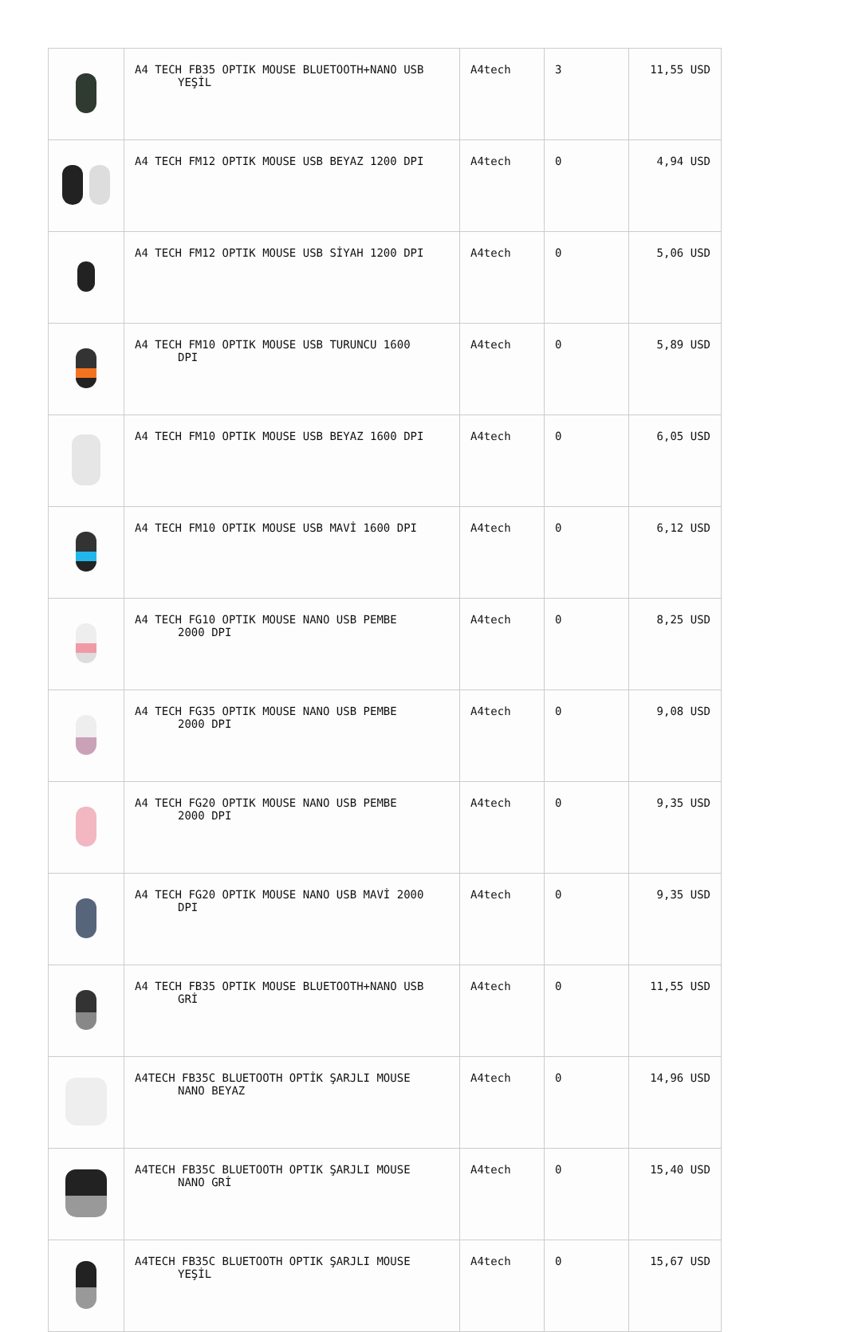| | A4 TECH FB35 OPTIK MOUSE BLUETOOTH+NANO USB YEŞİL | A4tech | 3 | 11,55 USD |
| | A4 TECH FM12 OPTIK MOUSE USB BEYAZ 1200 DPI | A4tech | 0 | 4,94 USD |
| | A4 TECH FM12 OPTIK MOUSE USB SİYAH 1200 DPI | A4tech | 0 | 5,06 USD |
| | A4 TECH FM10 OPTIK MOUSE USB TURUNCU 1600 DPI | A4tech | 0 | 5,89 USD |
| | A4 TECH FM10 OPTIK MOUSE USB BEYAZ 1600 DPI | A4tech | 0 | 6,05 USD |
| | A4 TECH FM10 OPTIK MOUSE USB MAVİ 1600 DPI | A4tech | 0 | 6,12 USD |
| | A4 TECH FG10 OPTIK MOUSE NANO USB PEMBE 2000 DPI | A4tech | 0 | 8,25 USD |
| | A4 TECH FG35 OPTIK MOUSE NANO USB PEMBE 2000 DPI | A4tech | 0 | 9,08 USD |
| | A4 TECH FG20 OPTIK MOUSE NANO USB PEMBE 2000 DPI | A4tech | 0 | 9,35 USD |
| | A4 TECH FG20 OPTIK MOUSE NANO USB MAVİ 2000 DPI | A4tech | 0 | 9,35 USD |
| | A4 TECH FB35 OPTIK MOUSE BLUETOOTH+NANO USB GRİ | A4tech | 0 | 11,55 USD |
| | A4TECH FB35C BLUETOOTH OPTİK ŞARJLI MOUSE NANO BEYAZ | A4tech | 0 | 14,96 USD |
| | A4TECH FB35C BLUETOOTH OPTIK ŞARJLI MOUSE NANO GRİ | A4tech | 0 | 15,40 USD |
| | A4TECH FB35C BLUETOOTH OPTIK ŞARJLI MOUSE YEŞİL | A4tech | 0 | 15,67 USD |